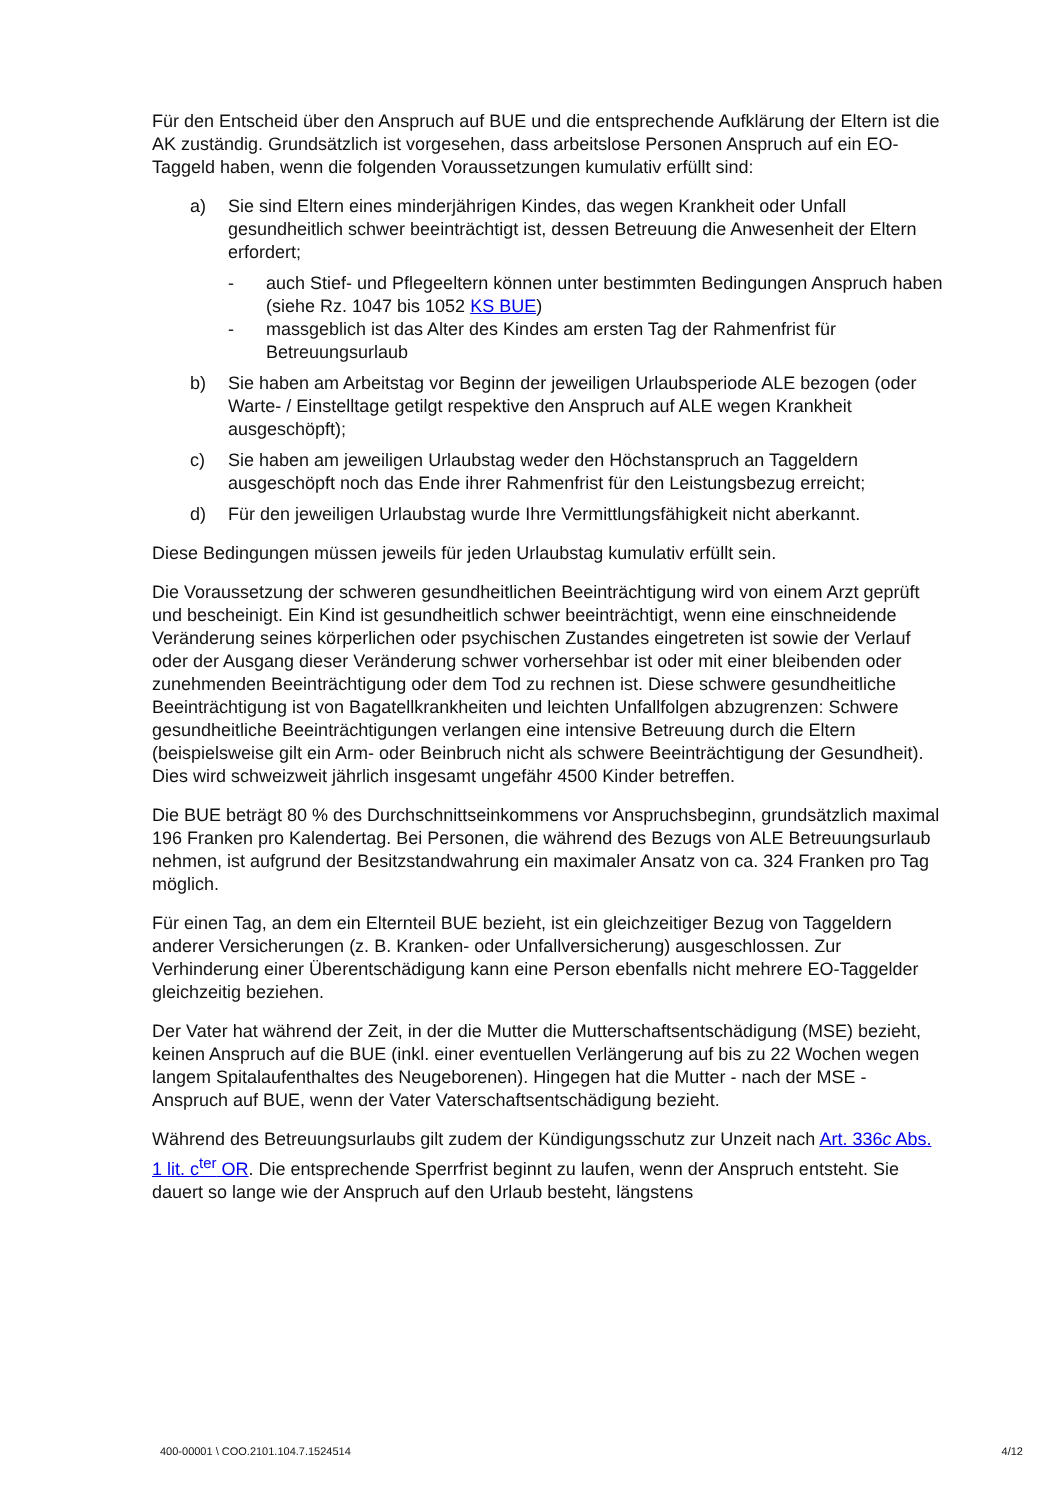Für den Entscheid über den Anspruch auf BUE und die entsprechende Aufklärung der Eltern ist die AK zuständig. Grundsätzlich ist vorgesehen, dass arbeitslose Personen Anspruch auf ein EO-Taggeld haben, wenn die folgenden Voraussetzungen kumulativ erfüllt sind:
a) Sie sind Eltern eines minderjährigen Kindes, das wegen Krankheit oder Unfall gesundheitlich schwer beeinträchtigt ist, dessen Betreuung die Anwesenheit der Eltern erfordert;
- auch Stief- und Pflegeeltern können unter bestimmten Bedingungen Anspruch haben (siehe Rz. 1047 bis 1052 KS BUE)
- massgeblich ist das Alter des Kindes am ersten Tag der Rahmenfrist für Betreuungsurlaub
b) Sie haben am Arbeitstag vor Beginn der jeweiligen Urlaubsperiode ALE bezogen (oder Warte- / Einstelltage getilgt respektive den Anspruch auf ALE wegen Krankheit ausgeschöpft);
c) Sie haben am jeweiligen Urlaubstag weder den Höchstanspruch an Taggeldern ausgeschöpft noch das Ende ihrer Rahmenfrist für den Leistungsbezug erreicht;
d) Für den jeweiligen Urlaubstag wurde Ihre Vermittlungsfähigkeit nicht aberkannt.
Diese Bedingungen müssen jeweils für jeden Urlaubstag kumulativ erfüllt sein.
Die Voraussetzung der schweren gesundheitlichen Beeinträchtigung wird von einem Arzt geprüft und bescheinigt. Ein Kind ist gesundheitlich schwer beeinträchtigt, wenn eine einschneidende Veränderung seines körperlichen oder psychischen Zustandes eingetreten ist sowie der Verlauf oder der Ausgang dieser Veränderung schwer vorhersehbar ist oder mit einer bleibenden oder zunehmenden Beeinträchtigung oder dem Tod zu rechnen ist. Diese schwere gesundheitliche Beeinträchtigung ist von Bagatellkrankheiten und leichten Unfallfolgen abzugrenzen: Schwere gesundheitliche Beeinträchtigungen verlangen eine intensive Betreuung durch die Eltern (beispielsweise gilt ein Arm- oder Beinbruch nicht als schwere Beeinträchtigung der Gesundheit). Dies wird schweizweit jährlich insgesamt ungefähr 4500 Kinder betreffen.
Die BUE beträgt 80 % des Durchschnittseinkommens vor Anspruchsbeginn, grundsätzlich maximal 196 Franken pro Kalendertag. Bei Personen, die während des Bezugs von ALE Betreuungsurlaub nehmen, ist aufgrund der Besitzstandwahrung ein maximaler Ansatz von ca. 324 Franken pro Tag möglich.
Für einen Tag, an dem ein Elternteil BUE bezieht, ist ein gleichzeitiger Bezug von Taggeldern anderer Versicherungen (z. B. Kranken- oder Unfallversicherung) ausgeschlossen. Zur Verhinderung einer Überentschädigung kann eine Person ebenfalls nicht mehrere EO-Taggelder gleichzeitig beziehen.
Der Vater hat während der Zeit, in der die Mutter die Mutterschaftsentschädigung (MSE) bezieht, keinen Anspruch auf die BUE (inkl. einer eventuellen Verlängerung auf bis zu 22 Wochen wegen langem Spitalaufenthaltes des Neugeborenen). Hingegen hat die Mutter - nach der MSE - Anspruch auf BUE, wenn der Vater Vaterschaftsentschädigung bezieht.
Während des Betreuungsurlaubs gilt zudem der Kündigungsschutz zur Unzeit nach Art. 336c Abs. 1 lit. c<sup>ter</sup> OR. Die entsprechende Sperrfrist beginnt zu laufen, wenn der Anspruch entsteht. Sie dauert so lange wie der Anspruch auf den Urlaub besteht, längstens
400-00001 \ COO.2101.104.7.1524514 4/12